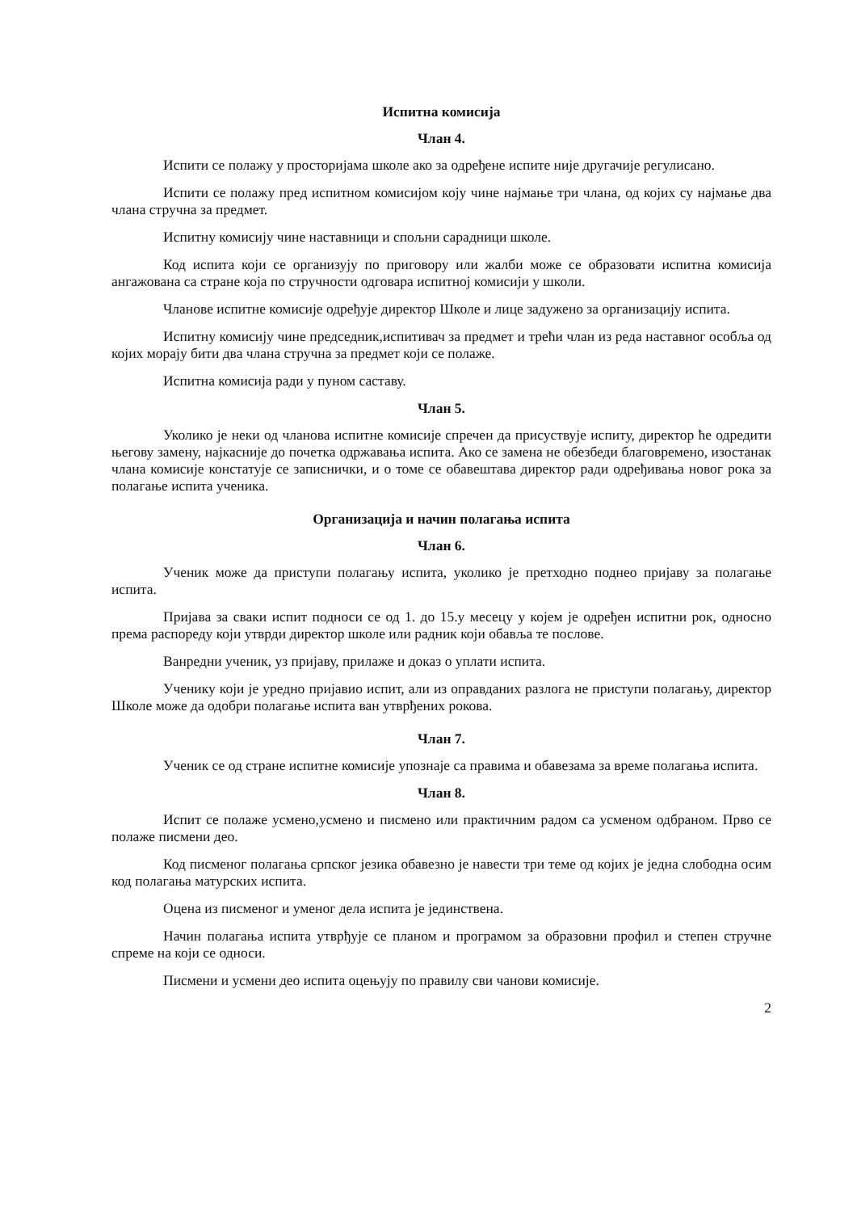Испитна комисија
Члан 4.
Испити се полажу у просторијама школе ако за одређене испите није другачије регулисано.
Испити се полажу пред испитном комисијом коју чине најмање три члана, од којих су најмање два члана стручна за предмет.
Испитну комисију чине наставници и спољни сарадници школе.
Код испита који се организују по приговору или жалби може се образовати испитна комисија ангажована са стране која по стручности одговара испитној комисији у школи.
Чланове испитне комисије одређује директор Школе и лице задужено за организацију испита.
Испитну комисију чине председник,испитивач за предмет и трећи члан из реда наставног особља од којих морају бити два члана стручна за предмет који се полаже.
Испитна комисија ради у пуном саставу.
Члан 5.
Уколико је неки од чланова испитне комисије спречен да присуствује испиту, директор ће одредити његову замену, најкасније до почетка одржавања испита. Ако се замена не обезбеди благовремено, изостанак члана комисије констатује се записнички, и о томе се обавештава директор ради одређивања новог рока за полагање испита ученика.
Организација и начин полагања испита
Члан 6.
Ученик може да приступи полагању испита, уколико је претходно поднео пријаву за полагање испита.
Пријава за сваки испит подноси се од 1. до 15.у месецу у којем је одређен испитни рок, односно према распореду који утврди директор школе или радник који обавља те послове.
Ванредни ученик, уз пријаву, прилаже и доказ о уплати испита.
Ученику који је уредно пријавио испит, али из оправданих разлога не приступи полагању, директор Школе може да одобри полагање испита ван утврђених рокова.
Члан 7.
Ученик се од стране испитне комисије упознаје са правима и обавезама за време полагања испита.
Члан 8.
Испит се полаже усмено,усмено и писмено или практичним радом са усменом одбраном. Прво се полаже писмени део.
Код писменог полагања српског језика обавезно је навести три теме од којих је једна слободна осим код полагања матурских испита.
Оцена из писменог и уменог дела испита је јединствена.
Начин полагања испита утврђује се планом и програмом за образовни профил и степен стручне спреме на који се односи.
Писмени и усмени део испита оцењују по правилу сви чанови комисије.
2